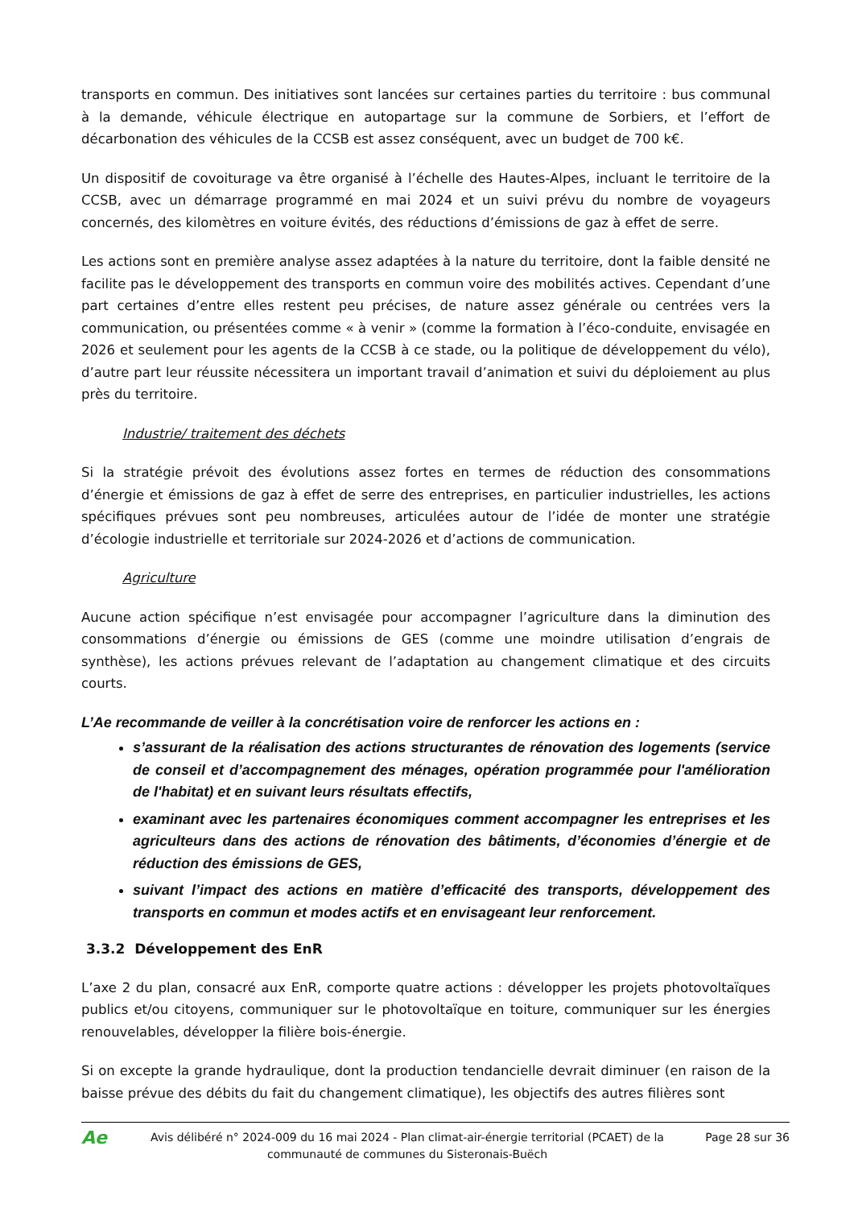transports en commun. Des initiatives sont lancées sur certaines parties du territoire : bus communal à la demande, véhicule électrique en autopartage sur la commune de Sorbiers, et l’effort de décarbonation des véhicules de la CCSB est assez conséquent, avec un budget de 700 k€.
Un dispositif de covoiturage va être organisé à l’échelle des Hautes-Alpes, incluant le territoire de la CCSB, avec un démarrage programmé en mai 2024 et un suivi prévu du nombre de voyageurs concernés, des kilomètres en voiture évités, des réductions d’émissions de gaz à effet de serre.
Les actions sont en première analyse assez adaptées à la nature du territoire, dont la faible densité ne facilite pas le développement des transports en commun voire des mobilités actives. Cependant d’une part certaines d’entre elles restent peu précises, de nature assez générale ou centrées vers la communication, ou présentées comme « à venir » (comme la formation à l’éco-conduite, envisagée en 2026 et seulement pour les agents de la CCSB à ce stade, ou la politique de développement du vélo), d’autre part leur réussite nécessitera un important travail d’animation et suivi du déploiement au plus près du territoire.
Industrie/ traitement des déchets
Si la stratégie prévoit des évolutions assez fortes en termes de réduction des consommations d’énergie et émissions de gaz à effet de serre des entreprises, en particulier industrielles, les actions spécifiques prévues sont peu nombreuses, articulées autour de l’idée de monter une stratégie d’écologie industrielle et territoriale sur 2024-2026 et d’actions de communication.
Agriculture
Aucune action spécifique n’est envisagée pour accompagner l’agriculture dans la diminution des consommations d’énergie ou émissions de GES (comme une moindre utilisation d’engrais de synthèse), les actions prévues relevant de l’adaptation au changement climatique et des circuits courts.
L’Ae recommande de veiller à la concrétisation voire de renforcer les actions en :
s’assurant de la réalisation des actions structurantes de rénovation des logements (service de conseil et d’accompagnement des ménages, opération programmée pour l'amélioration de l'habitat) et en suivant leurs résultats effectifs,
examinant avec les partenaires économiques comment accompagner les entreprises et les agriculteurs dans des actions de rénovation des bâtiments, d’économies d’énergie et de réduction des émissions de GES,
suivant l’impact des actions en matière d’efficacité des transports, développement des transports en commun et modes actifs et en envisageant leur renforcement.
3.3.2 Développement des EnR
L’axe 2 du plan, consacré aux EnR, comporte quatre actions : développer les projets photovoltaïques publics et/ou citoyens, communiquer sur le photovoltaïque en toiture, communiquer sur les énergies renouvelables, développer la filière bois-énergie.
Si on excepte la grande hydraulique, dont la production tendancielle devrait diminuer (en raison de la baisse prévue des débits du fait du changement climatique), les objectifs des autres filières sont
Ae
Avis délibéré n° 2024-009 du 16 mai 2024 - Plan climat-air-énergie territorial (PCAET) de la communauté de communes du Sisteronais-Buëch
Page 28 sur 36